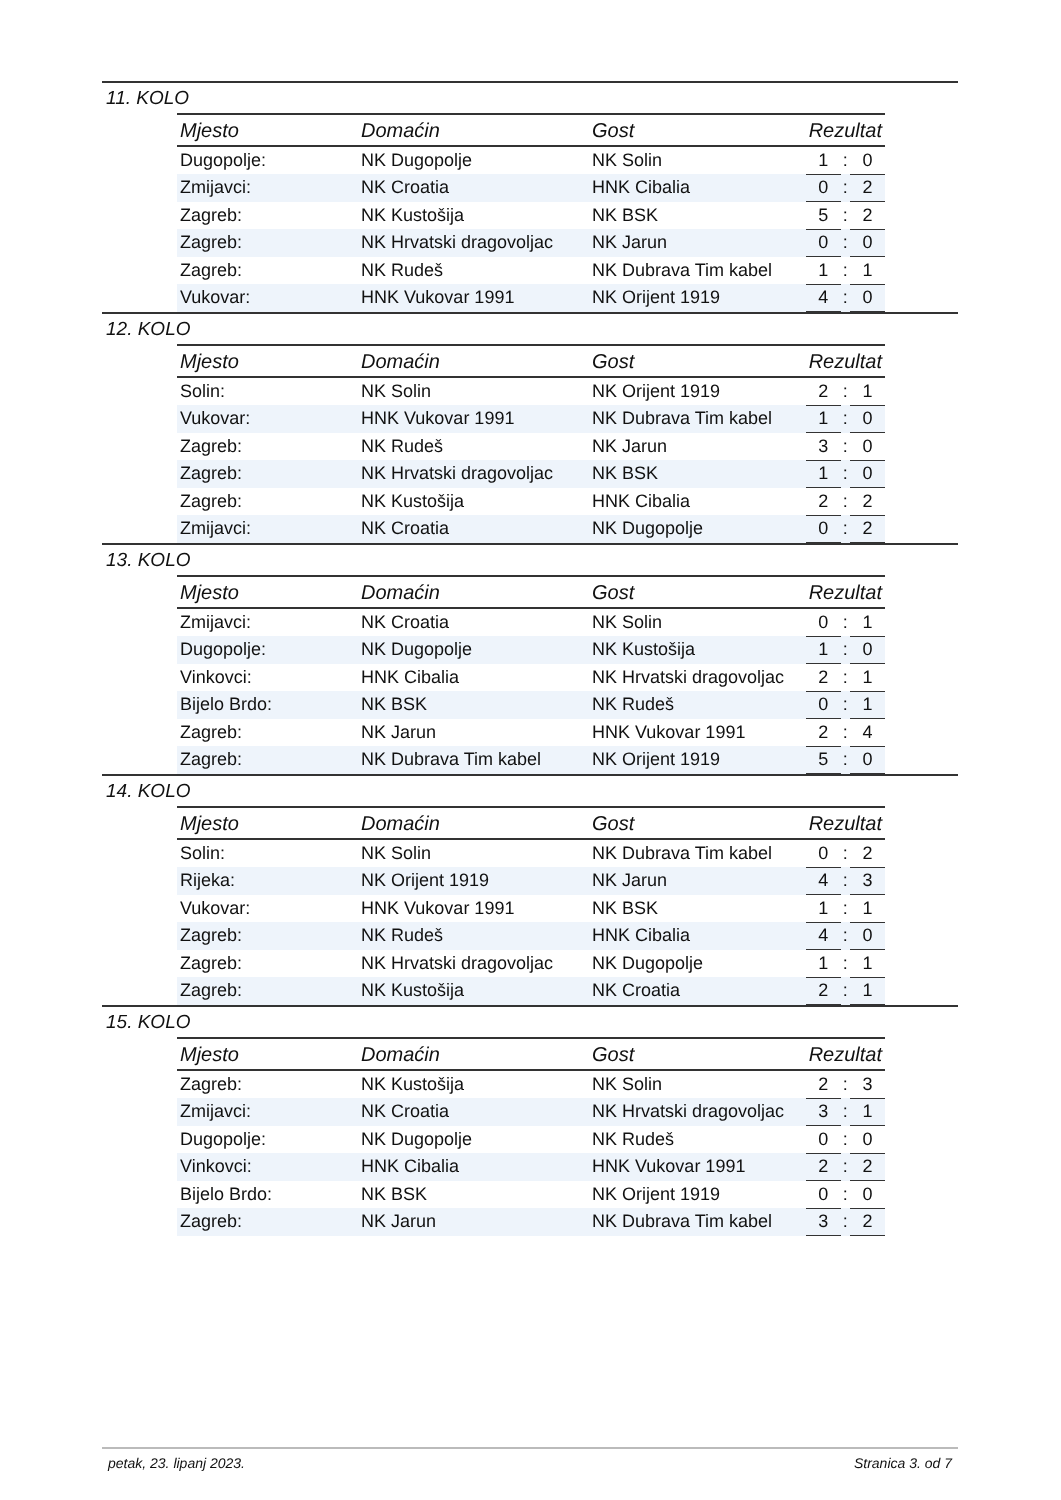11. KOLO
| Mjesto | Domaćin | Gost | Rezultat | | |
| --- | --- | --- | --- | --- | --- |
| Dugopolje: | NK Dugopolje | NK Solin | 1 | : | 0 |
| Zmijavci: | NK Croatia | HNK Cibalia | 0 | : | 2 |
| Zagreb: | NK Kustošija | NK BSK | 5 | : | 2 |
| Zagreb: | NK Hrvatski dragovoljac | NK Jarun | 0 | : | 0 |
| Zagreb: | NK Rudeš | NK Dubrava Tim kabel | 1 | : | 1 |
| Vukovar: | HNK Vukovar 1991 | NK Orijent 1919 | 4 | : | 0 |
12. KOLO
| Mjesto | Domaćin | Gost | Rezultat | | |
| --- | --- | --- | --- | --- | --- |
| Solin: | NK Solin | NK Orijent 1919 | 2 | : | 1 |
| Vukovar: | HNK Vukovar 1991 | NK Dubrava Tim kabel | 1 | : | 0 |
| Zagreb: | NK Rudeš | NK Jarun | 3 | : | 0 |
| Zagreb: | NK Hrvatski dragovoljac | NK BSK | 1 | : | 0 |
| Zagreb: | NK Kustošija | HNK Cibalia | 2 | : | 2 |
| Zmijavci: | NK Croatia | NK Dugopolje | 0 | : | 2 |
13. KOLO
| Mjesto | Domaćin | Gost | Rezultat | | |
| --- | --- | --- | --- | --- | --- |
| Zmijavci: | NK Croatia | NK Solin | 0 | : | 1 |
| Dugopolje: | NK Dugopolje | NK Kustošija | 1 | : | 0 |
| Vinkovci: | HNK Cibalia | NK Hrvatski dragovoljac | 2 | : | 1 |
| Bijelo Brdo: | NK BSK | NK Rudeš | 0 | : | 1 |
| Zagreb: | NK Jarun | HNK Vukovar 1991 | 2 | : | 4 |
| Zagreb: | NK Dubrava Tim kabel | NK Orijent 1919 | 5 | : | 0 |
14. KOLO
| Mjesto | Domaćin | Gost | Rezultat | | |
| --- | --- | --- | --- | --- | --- |
| Solin: | NK Solin | NK Dubrava Tim kabel | 0 | : | 2 |
| Rijeka: | NK Orijent 1919 | NK Jarun | 4 | : | 3 |
| Vukovar: | HNK Vukovar 1991 | NK BSK | 1 | : | 1 |
| Zagreb: | NK Rudeš | HNK Cibalia | 4 | : | 0 |
| Zagreb: | NK Hrvatski dragovoljac | NK Dugopolje | 1 | : | 1 |
| Zagreb: | NK Kustošija | NK Croatia | 2 | : | 1 |
15. KOLO
| Mjesto | Domaćin | Gost | Rezultat | | |
| --- | --- | --- | --- | --- | --- |
| Zagreb: | NK Kustošija | NK Solin | 2 | : | 3 |
| Zmijavci: | NK Croatia | NK Hrvatski dragovoljac | 3 | : | 1 |
| Dugopolje: | NK Dugopolje | NK Rudeš | 0 | : | 0 |
| Vinkovci: | HNK Cibalia | HNK Vukovar 1991 | 2 | : | 2 |
| Bijelo Brdo: | NK BSK | NK Orijent 1919 | 0 | : | 0 |
| Zagreb: | NK Jarun | NK Dubrava Tim kabel | 3 | : | 2 |
petak, 23. lipanj 2023. Stranica 3. od 7